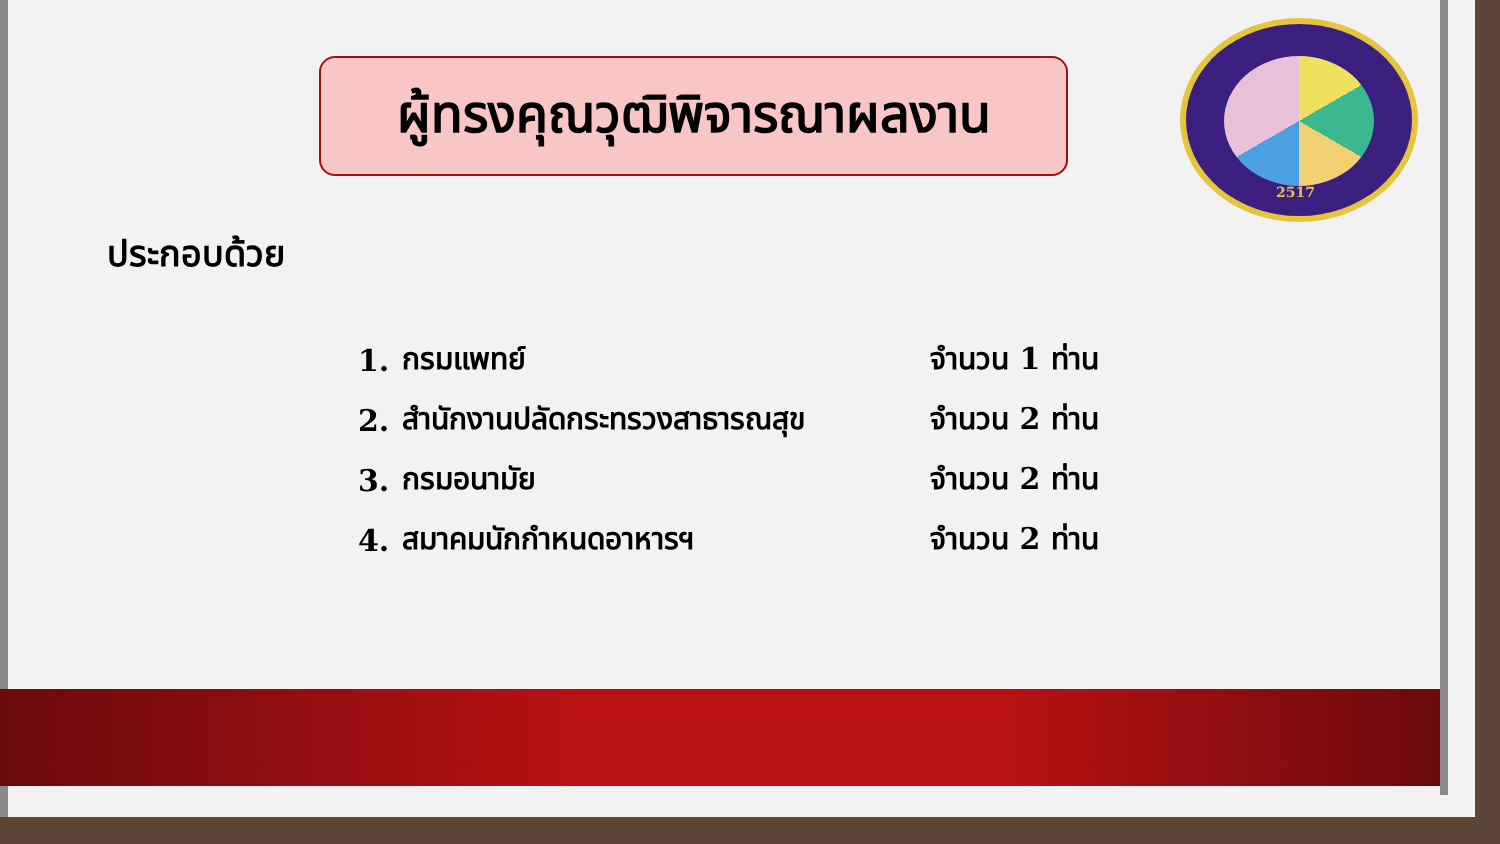ผู้ทรงคุณวุฒิพิจารณาผลงาน
2517
ประกอบด้วย
1. กรมแพทย์ จำนวน 1 ท่าน
2. สำนักงานปลัดกระทรวงสาธารณสุข จำนวน 2 ท่าน
3. กรมอนามัย จำนวน 2 ท่าน
4. สมาคมนักกำหนดอาหารฯ จำนวน 2 ท่าน